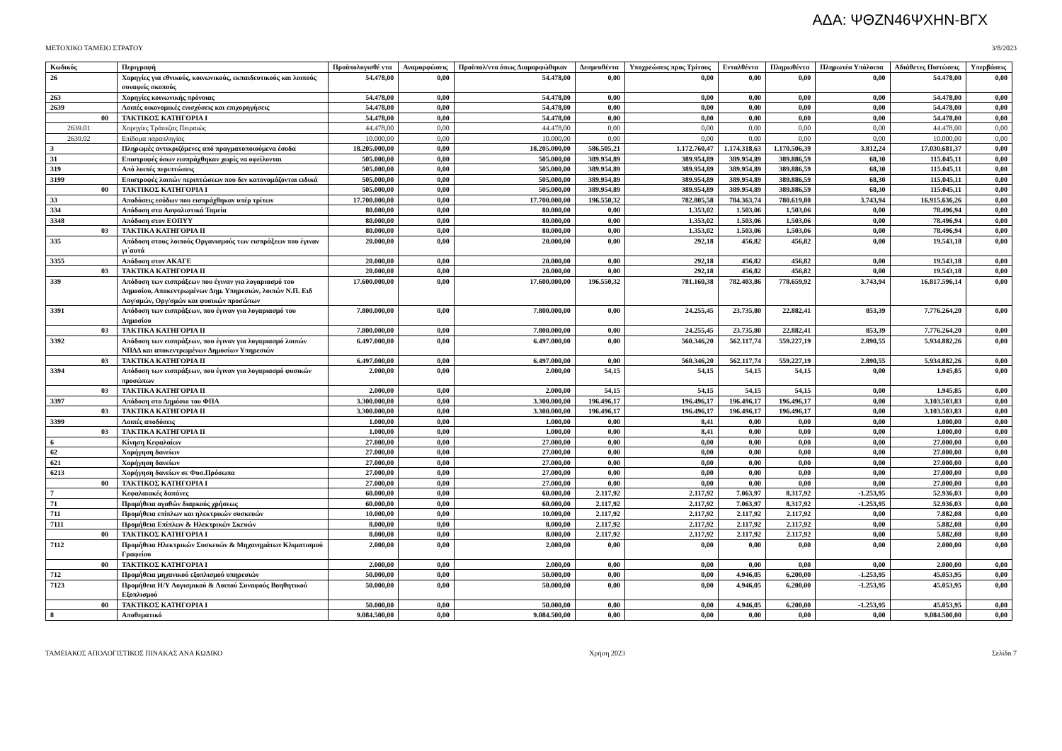ΑΔΑ: ΨΘΖΝ46ΨΧΗΝ-ΒΓΧ
ΜΕΤΟΧΙΚΟ ΤΑΜΕΙΟ ΣΤΡΑΤΟΥ 3/8/2023
| Κωδικός | Περιγραφή | Προϋπολογισθέ ντα | Αναμορφώσεις | Προϋπολ/ντα όπως Διαμορφώθηκαν | Δεσμευθέντα | Υποχρεώσεις προς Τρίτους | Ενταλθέντα | Πληρωθέντα | Πληρωτέα Υπόλοιπα | Αδιάθετες Πιστώσεις | Υπερβάσεις |
| --- | --- | --- | --- | --- | --- | --- | --- | --- | --- | --- | --- |
| 26 | Χορηγίες για εθνικούς, κοινωνικούς, εκπαιδευτικούς και λοιπούς συναφείς σκοπούς | 54.478,00 | 0,00 | 54.478,00 | 0,00 | 0,00 | 0,00 | 0,00 | 0,00 | 54.478,00 | 0,00 |
| 263 | Χορηγίες κοινωνικής πρόνοιας | 54.478,00 | 0,00 | 54.478,00 | 0,00 | 0,00 | 0,00 | 0,00 | 0,00 | 54.478,00 | 0,00 |
| 2639 | Λοιπές οικονομικές ενισχύσεις και επιχορηγήσεις | 54.478,00 | 0,00 | 54.478,00 | 0,00 | 0,00 | 0,00 | 0,00 | 0,00 | 54.478,00 | 0,00 |
| 00 | ΤΑΚΤΙΚΟΣ ΚΑΤΗΓΟΡΙΑ Ι | 54.478,00 | 0,00 | 54.478,00 | 0,00 | 0,00 | 0,00 | 0,00 | 0,00 | 54.478,00 | 0,00 |
| 2639.01 | Χορηγίες Τράπεζας Πειραιώς | 44.478,00 | 0,00 | 44.478,00 | 0,00 | 0,00 | 0,00 | 0,00 | 0,00 | 44.478,00 | 0,00 |
| 2639.02 | Επίδομα παραπληγίας | 10.000,00 | 0,00 | 10.000,00 | 0,00 | 0,00 | 0,00 | 0,00 | 0,00 | 10.000,00 | 0,00 |
| 3 | Πληρωμές αντικριζόμενες από πραγματοποιούμενα έσοδα | 18.205.000,00 | 0,00 | 18.205.000,00 | 586.505,21 | 1.172.760,47 | 1.174.318,63 | 1.170.506,39 | 3.812,24 | 17.030.681,37 | 0,00 |
| 31 | Επιστροφές όσων εισπράχθηκαν χωρίς να οφείλονται | 505.000,00 | 0,00 | 505.000,00 | 389.954,89 | 389.954,89 | 389.954,89 | 389.886,59 | 68,30 | 115.045,11 | 0,00 |
| 319 | Από λοιπές περιπτώσεις | 505.000,00 | 0,00 | 505.000,00 | 389.954,89 | 389.954,89 | 389.954,89 | 389.886,59 | 68,30 | 115.045,11 | 0,00 |
| 3199 | Επιστροφές λοιπών περιπτώσεων που δεν κατονομάζονται ειδικά | 505.000,00 | 0,00 | 505.000,00 | 389.954,89 | 389.954,89 | 389.954,89 | 389.886,59 | 68,30 | 115.045,11 | 0,00 |
| 00 | ΤΑΚΤΙΚΟΣ ΚΑΤΗΓΟΡΙΑ Ι | 505.000,00 | 0,00 | 505.000,00 | 389.954,89 | 389.954,89 | 389.954,89 | 389.886,59 | 68,30 | 115.045,11 | 0,00 |
| 33 | Αποδόσεις εσόδων που εισπράχθηκαν υπέρ τρίτων | 17.700.000,00 | 0,00 | 17.700.000,00 | 196.550,32 | 782.805,58 | 784.363,74 | 780.619,80 | 3.743,94 | 16.915.636,26 | 0,00 |
| 334 | Απόδοση στα Ασφαλιστικά Ταμεία | 80.000,00 | 0,00 | 80.000,00 | 0,00 | 1.353,02 | 1.503,06 | 1.503,06 | 0,00 | 78.496,94 | 0,00 |
| 3348 | Απόδοση στον ΕΟΠΥΥ | 80.000,00 | 0,00 | 80.000,00 | 0,00 | 1.353,02 | 1.503,06 | 1.503,06 | 0,00 | 78.496,94 | 0,00 |
| 03 | ΤΑΚΤΙΚΑ ΚΑΤΗΓΟΡΙΑ ΙΙ | 80.000,00 | 0,00 | 80.000,00 | 0,00 | 1.353,02 | 1.503,06 | 1.503,06 | 0,00 | 78.496,94 | 0,00 |
| 335 | Απόδοση στους λοιπούς Οργανισμούς των εισπράξεων που έγιναν γι΄αυτά | 20.000,00 | 0,00 | 20.000,00 | 0,00 | 292,18 | 456,82 | 456,82 | 0,00 | 19.543,18 | 0,00 |
| 3355 | Απόδοση στον ΑΚΑΓΕ | 20.000,00 | 0,00 | 20.000,00 | 0,00 | 292,18 | 456,82 | 456,82 | 0,00 | 19.543,18 | 0,00 |
| 03 | ΤΑΚΤΙΚΑ ΚΑΤΗΓΟΡΙΑ ΙΙ | 20.000,00 | 0,00 | 20.000,00 | 0,00 | 292,18 | 456,82 | 456,82 | 0,00 | 19.543,18 | 0,00 |
| 339 | Απόδοση των εισπράξεων που έγιναν για λογαριασμό του Δημοσίου, Αποκεντρωμένων Δημ. Υπηρεσιών, λοιπών Ν.Π. Ειδ Λογ/σμών, Οργ/σμών και φυσικών προσώπων | 17.600.000,00 | 0,00 | 17.600.000,00 | 196.550,32 | 781.160,38 | 782.403,86 | 778.659,92 | 3.743,94 | 16.817.596,14 | 0,00 |
| 3391 | Απόδοση των εισπράξεων, που έγιναν για λογαριασμό του Δημοσίου | 7.800.000,00 | 0,00 | 7.800.000,00 | 0,00 | 24.255,45 | 23.735,80 | 22.882,41 | 853,39 | 7.776.264,20 | 0,00 |
| 03 | ΤΑΚΤΙΚΑ ΚΑΤΗΓΟΡΙΑ ΙΙ | 7.800.000,00 | 0,00 | 7.800.000,00 | 0,00 | 24.255,45 | 23.735,80 | 22.882,41 | 853,39 | 7.776.264,20 | 0,00 |
| 3392 | Απόδοση των εισπράξεων, που έγιναν για λογαριασμό λοιπών ΝΠΔΔ και αποκεντρωμένων Δημοσίων Υπηρεσιών | 6.497.000,00 | 0,00 | 6.497.000,00 | 0,00 | 560.346,20 | 562.117,74 | 559.227,19 | 2.890,55 | 5.934.882,26 | 0,00 |
| 03 | ΤΑΚΤΙΚΑ ΚΑΤΗΓΟΡΙΑ ΙΙ | 6.497.000,00 | 0,00 | 6.497.000,00 | 0,00 | 560.346,20 | 562.117,74 | 559.227,19 | 2.890,55 | 5.934.882,26 | 0,00 |
| 3394 | Απόδοση των εισπράξεων, που έγιναν για λογαριασμό φυσικών προσώπων | 2.000,00 | 0,00 | 2.000,00 | 54,15 | 54,15 | 54,15 | 54,15 | 0,00 | 1.945,85 | 0,00 |
| 03 | ΤΑΚΤΙΚΑ ΚΑΤΗΓΟΡΙΑ ΙΙ | 2.000,00 | 0,00 | 2.000,00 | 54,15 | 54,15 | 54,15 | 54,15 | 0,00 | 1.945,85 | 0,00 |
| 3397 | Απόδοση στο Δημόσιο του ΦΠΑ | 3.300.000,00 | 0,00 | 3.300.000,00 | 196.496,17 | 196.496,17 | 196.496,17 | 196.496,17 | 0,00 | 3.103.503,83 | 0,00 |
| 03 | ΤΑΚΤΙΚΑ ΚΑΤΗΓΟΡΙΑ ΙΙ | 3.300.000,00 | 0,00 | 3.300.000,00 | 196.496,17 | 196.496,17 | 196.496,17 | 196.496,17 | 0,00 | 3.103.503,83 | 0,00 |
| 3399 | Λοιπές αποδόσεις | 1.000,00 | 0,00 | 1.000,00 | 0,00 | 8,41 | 0,00 | 0,00 | 0,00 | 1.000,00 | 0,00 |
| 03 | ΤΑΚΤΙΚΑ ΚΑΤΗΓΟΡΙΑ ΙΙ | 1.000,00 | 0,00 | 1.000,00 | 0,00 | 8,41 | 0,00 | 0,00 | 0,00 | 1.000,00 | 0,00 |
| 6 | Κίνηση Κεφαλαίων | 27.000,00 | 0,00 | 27.000,00 | 0,00 | 0,00 | 0,00 | 0,00 | 0,00 | 27.000,00 | 0,00 |
| 62 | Χορήγηση δανείων | 27.000,00 | 0,00 | 27.000,00 | 0,00 | 0,00 | 0,00 | 0,00 | 0,00 | 27.000,00 | 0,00 |
| 621 | Χορήγηση δανείων | 27.000,00 | 0,00 | 27.000,00 | 0,00 | 0,00 | 0,00 | 0,00 | 0,00 | 27.000,00 | 0,00 |
| 6213 | Χορήγηση δανείων σε Φυσ.Πρόσωπα | 27.000,00 | 0,00 | 27.000,00 | 0,00 | 0,00 | 0,00 | 0,00 | 0,00 | 27.000,00 | 0,00 |
| 00 | ΤΑΚΤΙΚΟΣ ΚΑΤΗΓΟΡΙΑ Ι | 27.000,00 | 0,00 | 27.000,00 | 0,00 | 0,00 | 0,00 | 0,00 | 0,00 | 27.000,00 | 0,00 |
| 7 | Κεφαλαιακές δαπάνες | 60.000,00 | 0,00 | 60.000,00 | 2.117,92 | 2.117,92 | 7.063,97 | 8.317,92 | -1.253,95 | 52.936,03 | 0,00 |
| 71 | Προμήθεια αγαθών διαρκούς χρήσεως | 60.000,00 | 0,00 | 60.000,00 | 2.117,92 | 2.117,92 | 7.063,97 | 8.317,92 | -1.253,95 | 52.936,03 | 0,00 |
| 711 | Προμήθεια επίπλων και ηλεκτρικών συσκευών | 10.000,00 | 0,00 | 10.000,00 | 2.117,92 | 2.117,92 | 2.117,92 | 2.117,92 | 0,00 | 7.882,08 | 0,00 |
| 7111 | Προμήθεια Επίπλων & Ηλεκτρικών Σκευών | 8.000,00 | 0,00 | 8.000,00 | 2.117,92 | 2.117,92 | 2.117,92 | 2.117,92 | 0,00 | 5.882,08 | 0,00 |
| 00 | ΤΑΚΤΙΚΟΣ ΚΑΤΗΓΟΡΙΑ Ι | 8.000,00 | 0,00 | 8.000,00 | 2.117,92 | 2.117,92 | 2.117,92 | 2.117,92 | 0,00 | 5.882,08 | 0,00 |
| 7112 | Προμήθεια Ηλεκτρικών Συσκευών & Μηχανημάτων Κλιματισμού Γραφείου | 2.000,00 | 0,00 | 2.000,00 | 0,00 | 0,00 | 0,00 | 0,00 | 0,00 | 2.000,00 | 0,00 |
| 00 | ΤΑΚΤΙΚΟΣ ΚΑΤΗΓΟΡΙΑ Ι | 2.000,00 | 0,00 | 2.000,00 | 0,00 | 0,00 | 0,00 | 0,00 | 0,00 | 2.000,00 | 0,00 |
| 712 | Προμήθεια μηχανικού εξοπλισμού υπηρεσιών | 50.000,00 | 0,00 | 50.000,00 | 0,00 | 0,00 | 4.946,05 | 6.200,00 | -1.253,95 | 45.053,95 | 0,00 |
| 7123 | Προμήθεια Η/Υ Λογισμικού & Λοιπού Συναφούς Βοηθητικού Εξοπλισμού | 50.000,00 | 0,00 | 50.000,00 | 0,00 | 0,00 | 4.946,05 | 6.200,00 | -1.253,95 | 45.053,95 | 0,00 |
| 00 | ΤΑΚΤΙΚΟΣ ΚΑΤΗΓΟΡΙΑ Ι | 50.000,00 | 0,00 | 50.000,00 | 0,00 | 0,00 | 4.946,05 | 6.200,00 | -1.253,95 | 45.053,95 | 0,00 |
| 8 | Αποθεματικό | 9.084.500,00 | 0,00 | 9.084.500,00 | 0,00 | 0,00 | 0,00 | 0,00 | 0,00 | 9.084.500,00 | 0,00 |
ΤΑΜΕΙΑΚΟΣ ΑΠΟΛΟΓΙΣΤΙΚΟΣ ΠΙΝΑΚΑΣ ΑΝΑ ΚΩΔΙΚΟ Χρήση 2023 Σελίδα 7